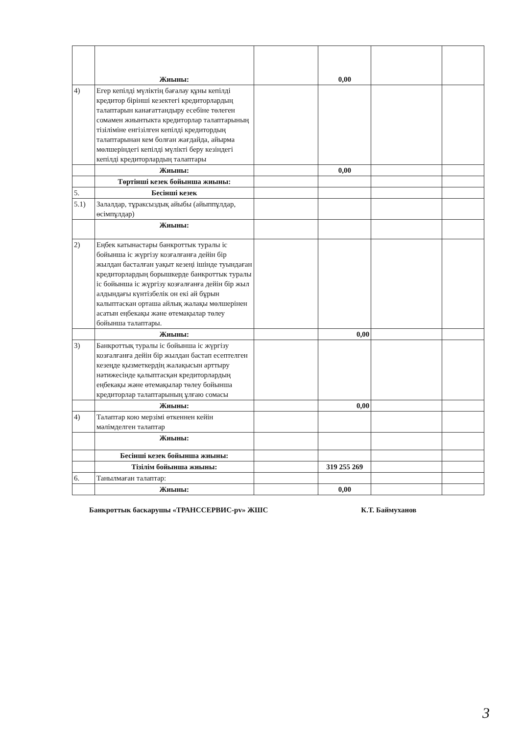| | Жиыны: | | 0,00 | | |
| 4) | Егер кепілді мүліктің бағалау құны кепілді кредитор бірінші кезектегі кредиторлардың талаптарын канағаттандыру есебіне төлеген сомамен жиынтыкта кредиторлар талаптарының тізіліміне енгізілген кепілді кредитордың талаптарынан кем болған жағдайда, айырма мөлшеріндегі кепілді мүлікті беру кезіндегі кепілді кредиторлардың талаптары | | | | |
| | Жиыны: | | 0,00 | | |
| | Төртінші кезек бойынша жиыны: | | | | |
| 5. | Бесінші кезек | | | | |
| 5.1) | Залалдар, тұраксыздық айыбы (айыппұлдар, өсімпұлдар) | | | | |
| | Жиыны: | | | | |
| 2) | Еңбек катынастары банкроттык туралы іс бойынша іс жүргізу козғалғанға дейін бір жылдан басталған уақыт кезеңі ішінде туындаған кредиторлардың борышкерде банкроттык туралы іс бойынша іс жүргізу козғалғанға дейін бір жыл алдындағы күнтізбелік он екі ай бұрын калыптаскан орташа айлық жалақы мөлшерінен асатын еңбекақы және өтемақылар төлеу бойынша талаптары. | | | | |
| | Жиыны: | | 0,00 | | |
| 3) | Банкроттық туралы іс бойынша іс жүргізу козғалғанға дейін бір жылдан бастап есептелген кезеңде қызметкердің жалақысын арттыру нәтижесінде қалыптасқан кредиторлардың еңбекақы және өтемақылар төлеу бойынша кредиторлар талаптарының ұлғаю сомасы | | | | |
| | Жиыны: | | 0,00 | | |
| 4) | Талаптар кою мерзімі өткеннен кейін мәлімделген талаптар | | | | |
| | Жиыны: | | | | |
| | Бесінші кезек бойынша жиыны: | | | | |
| | Тізілім бойынша жиыны: | | 319 255 269 | | |
| 6. | Танылмаған талаптар: | | | | |
| | Жиыны: | | 0,00 | | |
Банкроттык баскарушы «ТРАНССЕРВИС-pv» ЖШС К.Т. Баймуханов
3